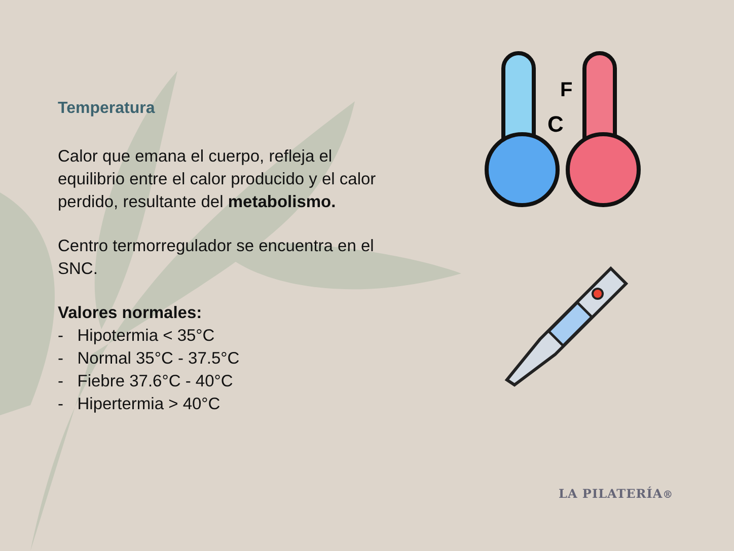Temperatura
Calor que emana el cuerpo, refleja el equilibrio entre el calor producido y el calor perdido, resultante del metabolismo.
Centro termorregulador se encuentra en el SNC.
Valores normales:
- Hipotermia < 35°C
- Normal 35°C - 37.5°C
- Fiebre 37.6°C - 40°C
- Hipertermia > 40°C
F
C
LA PILATERÍA®